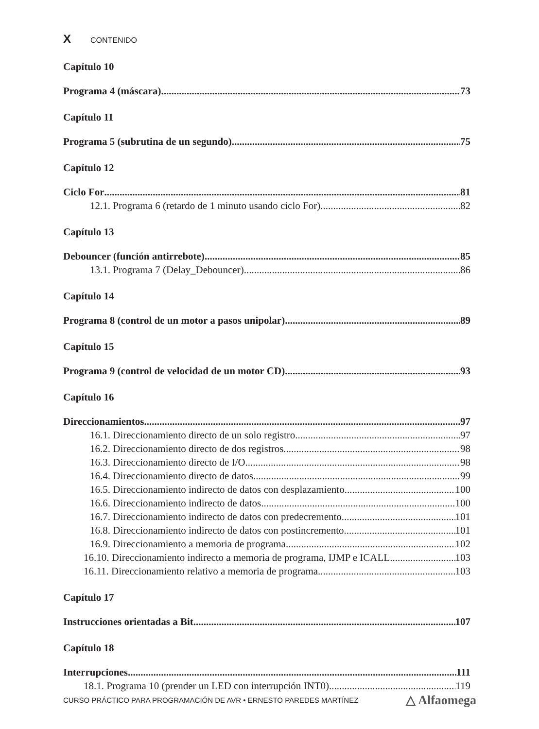X CONTENIDO
Capítulo 10
Programa 4 (máscara) 73
Capítulo 11
Programa 5 (subrutina de un segundo) 75
Capítulo 12
Ciclo For 81
12.1. Programa 6 (retardo de 1 minuto usando ciclo For) 82
Capítulo 13
Debouncer (función antirrebote) 85
13.1. Programa 7 (Delay_Debouncer) 86
Capítulo 14
Programa 8 (control de un motor a pasos unipolar) 89
Capítulo 15
Programa 9 (control de velocidad de un motor CD) 93
Capítulo 16
Direccionamientos 97
16.1. Direccionamiento directo de un solo registro 97
16.2. Direccionamiento directo de dos registros 98
16.3. Direccionamiento directo de I/O 98
16.4. Direccionamiento directo de datos 99
16.5. Direccionamiento indirecto de datos con desplazamiento 100
16.6. Direccionamiento indirecto de datos 100
16.7. Direccionamiento indirecto de datos con predecremento 101
16.8. Direccionamiento indirecto de datos con postincremento 101
16.9. Direccionamiento a memoria de programa 102
16.10. Direccionamiento indirecto a memoria de programa, IJMP e ICALL 103
16.11. Direccionamiento relativo a memoria de programa 103
Capítulo 17
Instrucciones orientadas a Bit 107
Capítulo 18
Interrupciones 111
18.1. Programa 10 (prender un LED con interrupción INT0) 119
CURSO PRÁCTICO PARA PROGRAMACIÓN DE AVR • ERNESTO PAREDES MARTÍNEZ △ Alfaomega